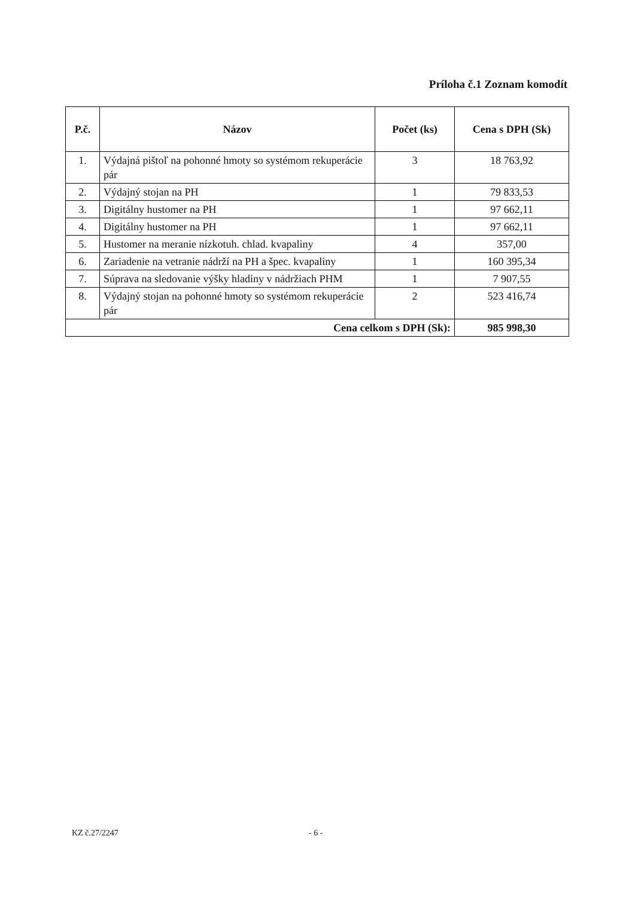Príloha č.1 Zoznam komodít
| P.č. | Názov | Počet (ks) | Cena s DPH (Sk) |
| --- | --- | --- | --- |
| 1. | Výdajná pištoľ na pohonné hmoty so systémom rekuperácie pár | 3 | 18 763,92 |
| 2. | Výdajný stojan na PH | 1 | 79 833,53 |
| 3. | Digitálny hustomer na PH | 1 | 97 662,11 |
| 4. | Digitálny hustomer na PH | 1 | 97 662,11 |
| 5. | Hustomer na meranie nízkotuh. chlad. kvapaliny | 4 | 357,00 |
| 6. | Zariadenie na vetranie nádrží na PH a špec. kvapaliny | 1 | 160 395,34 |
| 7. | Súprava na sledovanie výšky hladiny v nádržiach PHM | 1 | 7 907,55 |
| 8. | Výdajný stojan na pohonné hmoty so systémom rekuperácie pár | 2 | 523 416,74 |
| Cena celkom s DPH (Sk): | | | 985 998,30 |
KZ č.27/2247 - 6 -